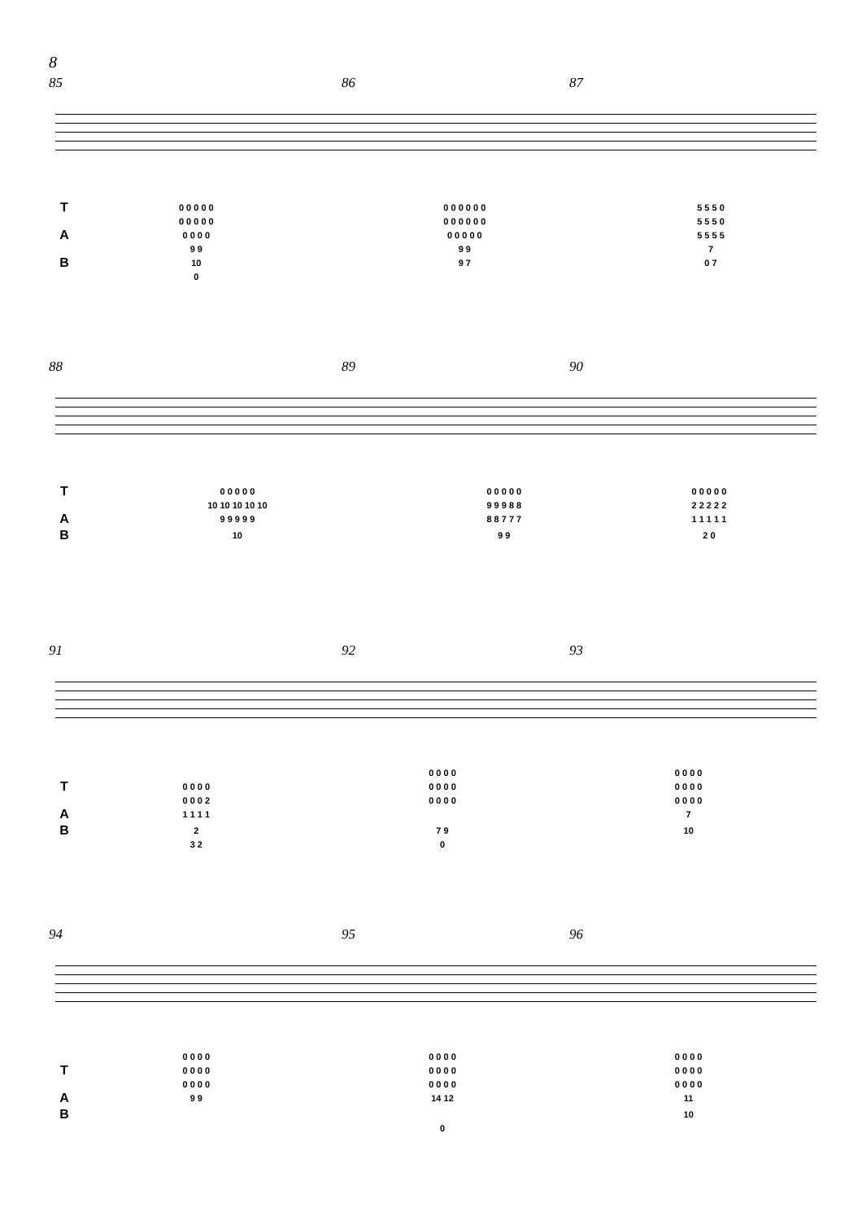8
85 86 87
| T | 0 0 0 0 0 | 0 0 0 0 0 0 | 5 5 5 0 |
| | 0 0 0 0 0 | 0 0 0 0 0 0 | 5 5 5 0 |
| A | 0 0 0 0 | 0 0 0 0 0 | 5 5 5 5 |
| | 9 9 | 9 9 | 7 |
| B | 10 | 9 7 | 0 7 |
| | 0 | | |
88 89 90
| T | 0 0 0 0 0 | 0 0 0 0 0 | 0 0 0 0 0 |
| | 10 10 10 10 10 | 9 9 9 8 8 | 2 2 2 2 2 |
| A | 9 9 9 9 9 | 8 8 7 7 7 | 1 1 1 1 1 |
| B | 10 | 9 9 | 2 0 |
91 92 93
| | | 0 0 0 0 | 0 0 0 0 |
| T | 0 0 0 0 | 0 0 0 0 | 0 0 0 0 |
| | 0 0 0 2 | 0 0 0 0 | 0 0 0 0 |
| A | 1 1 1 1 | | 7 |
| B | 2 | 7 9 | 10 |
| | 3 2 | 0 | |
94 95 96
| | 0 0 0 0 | 0 0 0 0 | 0 0 0 0 |
| T | 0 0 0 0 | 0 0 0 0 | 0 0 0 0 |
| | 0 0 0 0 | 0 0 0 0 | 0 0 0 0 |
| A | 9 9 | 14 12 | 11 |
| B | | | 10 |
| | | 0 | |